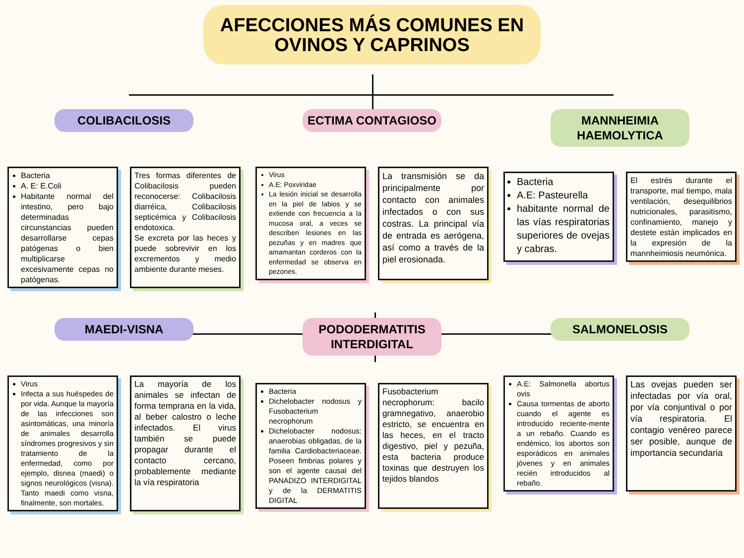AFECCIONES MÁS COMUNES EN
OVINOS Y CAPRINOS
COLIBACILOSIS
Bacteria
A. E: E.Coli
Habitante normal del intestino, pero bajo determinadas circunstancias pueden desarrollarse cepas patógenas o bien multiplicarse excesivamente cepas no patógenas.
Tres formas diferentes de Colibacilosis pueden reconocerse: Colibacilosis diarréica, Colibacilosis septicémica y Colibacilosis endotoxica.
Se excreta por las heces y puede sobrevivir en los excrementos y medio ambiente durante meses.
ECTIMA CONTAGIOSO
Virus
A.E: Poxviridae
La lesión inicial se desarrolla en la piel de labios y se extiende con frecuencia a la mucosa oral, a veces se describen lesiones en las pezuñas y en madres que amamantan corderos con la enfermedad se observa en pezones.
La transmisión se da principalmente por contacto con animales infectados o con sus costras. La principal vía de entrada es aerógena, así como a través de la piel erosionada.
MANNHEIMIA HAEMOLYTICA
Bacteria
A.E: Pasteurella
habitante normal de las vías respiratorias superiores de ovejas y cabras.
El estrés durante el transporte, mal tiempo, mala ventilación, desequilibrios nutricionales, parasitismo, confinamiento, manejo y destete están implicados en la expresión de la mannheimiosis neumónica.
MAEDI-VISNA
Virus
Infecta a sus huéspedes de por vida. Aunque la mayoría de las infecciones son asintomáticas, una minoría de animales desarrolla síndromes progresivos y sin tratamiento de la enfermedad, como por ejemplo, disnea (maedi) o signos neurológicos (visna). Tanto maedi como visna, finalmente, son mortales.
La mayoría de los animales se infectan de forma temprana en la vida, al beber calostro o leche infectados. El virus también se puede propagar durante el contacto cercano, probablemente mediante la vía respiratoria
PODODERMATITIS INTERDIGITAL
Bacteria
Dichelobacter nodosus y Fusobacterium necrophorum
Dichelobacter nodosus: anaerobias obligadas, de la familia Cardiobacteriaceae. Poseen fimbrias polares y son el agente causal del PANADIZO INTERDIGITAL y de la DERMATITIS DIGITAL
Fusobacterium necrophorum: bacilo gramnegativo, anaerobio estricto, se encuentra en las heces, en el tracto digestivo, piel y pezuña, esta bacteria produce toxinas que destruyen los tejidos blandos
SALMONELOSIS
A.E: Salmonella abortus ovis
Causa tormentas de aborto cuando el agente es introducido reciente-mente a un rebaño. Cuando es endémico, los abortos son esporádicos en animales jóvenes y en animales recién introducidos al rebaño.
Las ovejas pueden ser infectadas por vía oral, por vía conjuntival o por vía respiratoria. El contagio venéreo parece ser posible, aunque de importancia secundaria